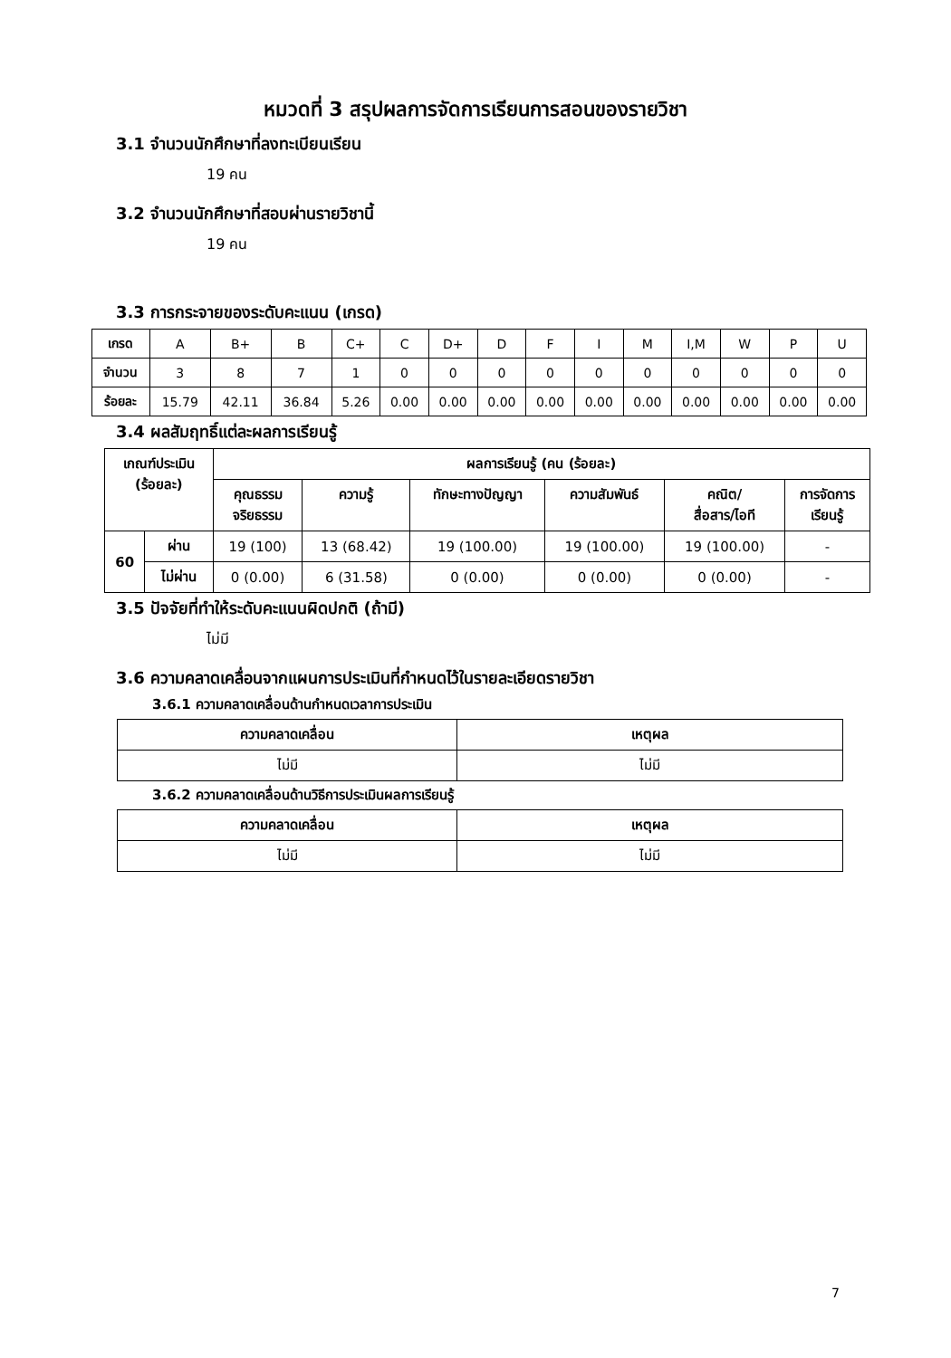หมวดที่ 3 สรุปผลการจัดการเรียนการสอนของรายวิชา
3.1 จำนวนนักศึกษาที่ลงทะเบียนเรียน
19 คน
3.2 จำนวนนักศึกษาที่สอบผ่านรายวิชานี้
19 คน
3.3 การกระจายของระดับคะแนน (เกรด)
| เกรด | A | B+ | B | C+ | C | D+ | D | F | I | M | I,M | W | P | U |
| จำนวน | 3 | 8 | 7 | 1 | 0 | 0 | 0 | 0 | 0 | 0 | 0 | 0 | 0 | 0 |
| ร้อยละ | 15.79 | 42.11 | 36.84 | 5.26 | 0.00 | 0.00 | 0.00 | 0.00 | 0.00 | 0.00 | 0.00 | 0.00 | 0.00 | 0.00 |
3.4 ผลสัมฤทธิ์แต่ละผลการเรียนรู้
| เกณฑ์ประเมิน (ร้อยละ) | | ผลการเรียนรู้ (คน (ร้อยละ) | | | | | |
| --- | --- | --- | --- | --- | --- | --- | --- |
| | | คุณธรรม จริยธรรม | ความรู้ | ทักษะทางปัญญา | ความสัมพันธ์ | คณิต/ สื่อสาร/ไอที | การจัดการ เรียนรู้ |
| 60 | ผ่าน | 19 (100) | 13 (68.42) | 19 (100.00) | 19 (100.00) | 19 (100.00) | - |
| | ไม่ผ่าน | 0 (0.00) | 6 (31.58) | 0 (0.00) | 0 (0.00) | 0 (0.00) | - |
3.5 ปัจจัยที่ทำให้ระดับคะแนนผิดปกติ (ถ้ามี)
ไม่มี
3.6 ความคลาดเคลื่อนจากแผนการประเมินที่กำหนดไว้ในรายละเอียดรายวิชา
3.6.1 ความคลาดเคลื่อนด้านกำหนดเวลาการประเมิน
| ความคลาดเคลื่อน | เหตุผล |
| --- | --- |
| ไม่มี | ไม่มี |
3.6.2 ความคลาดเคลื่อนด้านวิธีการประเมินผลการเรียนรู้
| ความคลาดเคลื่อน | เหตุผล |
| --- | --- |
| ไม่มี | ไม่มี |
7